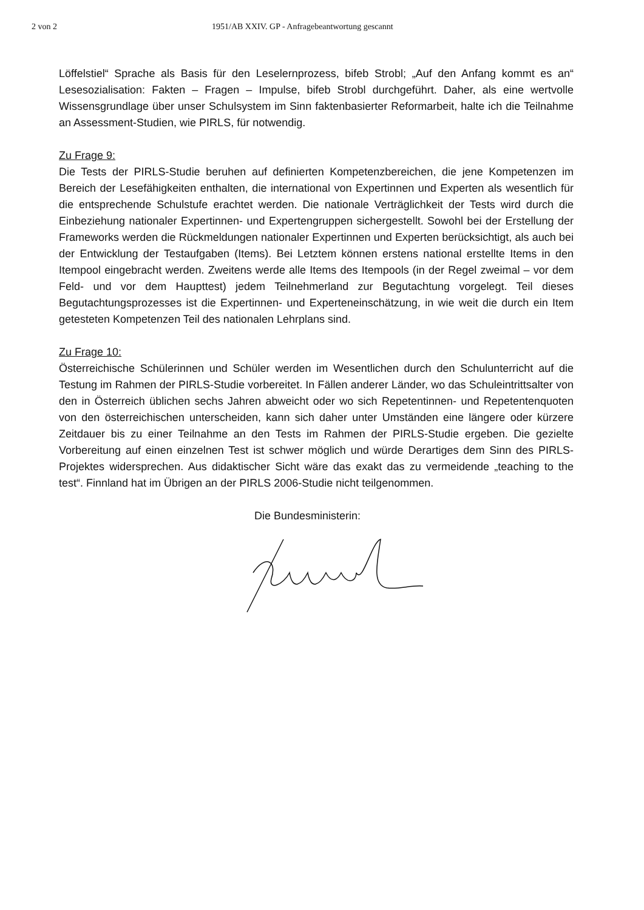2 von 2 1951/AB XXIV. GP - Anfragebeantwortung gescannt
Löffelstiel“ Sprache als Basis für den Leselernprozess, bifeb Strobl; „Auf den Anfang kommt es an“ Lesesozialisation: Fakten – Fragen – Impulse, bifeb Strobl durchgeführt. Daher, als eine wertvolle Wissensgrundlage über unser Schulsystem im Sinn faktenbasierter Reformarbeit, halte ich die Teilnahme an Assessment-Studien, wie PIRLS, für notwendig.
Zu Frage 9:
Die Tests der PIRLS-Studie beruhen auf definierten Kompetenzbereichen, die jene Kompetenzen im Bereich der Lesefähigkeiten enthalten, die international von Expertinnen und Experten als wesentlich für die entsprechende Schulstufe erachtet werden. Die nationale Verträglichkeit der Tests wird durch die Einbeziehung nationaler Expertinnen- und Expertengruppen sichergestellt. Sowohl bei der Erstellung der Frameworks werden die Rückmeldungen nationaler Expertinnen und Experten berücksichtigt, als auch bei der Entwicklung der Testaufgaben (Items). Bei Letztem können erstens national erstellte Items in den Itempool eingebracht werden. Zweitens werde alle Items des Itempools (in der Regel zweimal – vor dem Feld- und vor dem Haupttest) jedem Teilnehmerland zur Begutachtung vorgelegt. Teil dieses Begutachtungsprozesses ist die Expertinnen- und Experteneinschätzung, in wie weit die durch ein Item getesteten Kompetenzen Teil des nationalen Lehrplans sind.
Zu Frage 10:
Österreichische Schülerinnen und Schüler werden im Wesentlichen durch den Schulunterricht auf die Testung im Rahmen der PIRLS-Studie vorbereitet. In Fällen anderer Länder, wo das Schuleintrittsalter von den in Österreich üblichen sechs Jahren abweicht oder wo sich Repetentinnen- und Repetentenquoten von den österreichischen unterscheiden, kann sich daher unter Umständen eine längere oder kürzere Zeitdauer bis zu einer Teilnahme an den Tests im Rahmen der PIRLS-Studie ergeben. Die gezielte Vorbereitung auf einen einzelnen Test ist schwer möglich und würde Derartiges dem Sinn des PIRLS-Projektes widersprechen. Aus didaktischer Sicht wäre das exakt das zu vermeidende „teaching to the test“. Finnland hat im Übrigen an der PIRLS 2006-Studie nicht teilgenommen.
Die Bundesministerin: